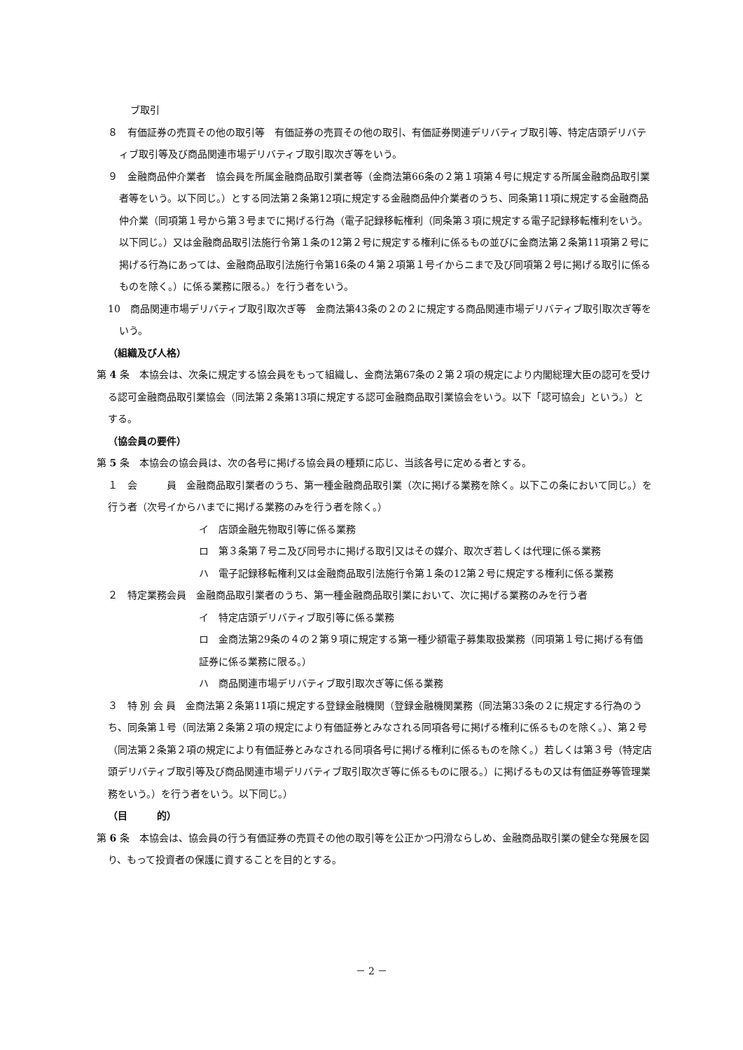ブ取引
８　有価証券の売買その他の取引等　有価証券の売買その他の取引、有価証券関連デリバティブ取引等、特定店頭デリバティブ取引等及び商品関連市場デリバティブ取引取次ぎ等をいう。
９　金融商品仲介業者　協会員を所属金融商品取引業者等（金商法第66条の２第１項第４号に規定する所属金融商品取引業者等をいう。以下同じ。）とする同法第２条第12項に規定する金融商品仲介業者のうち、同条第11項に規定する金融商品仲介業（同項第１号から第３号までに掲げる行為（電子記録移転権利（同条第３項に規定する電子記録移転権利をいう。以下同じ。）又は金融商品取引法施行令第１条の12第２号に規定する権利に係るもの並びに金商法第２条第11項第２号に掲げる行為にあっては、金融商品取引法施行令第16条の４第２項第１号イからニまで及び同項第２号に掲げる取引に係るものを除く。）に係る業務に限る。）を行う者をいう。
10　商品関連市場デリバティブ取引取次ぎ等　金商法第43条の２の２に規定する商品関連市場デリバティブ取引取次ぎ等をいう。
（組織及び人格）
第 4 条　本協会は、次条に規定する協会員をもって組織し、金商法第67条の２第２項の規定により内閣総理大臣の認可を受ける認可金融商品取引業協会（同法第２条第13項に規定する認可金融商品取引業協会をいう。以下「認可協会」という。）とする。
（協会員の要件）
第 5 条　本協会の協会員は、次の各号に掲げる協会員の種類に応じ、当該各号に定める者とする。
１　会　　　員　金融商品取引業者のうち、第一種金融商品取引業（次に掲げる業務を除く。以下この条において同じ。）を行う者（次号イからハまでに掲げる業務のみを行う者を除く。）
イ　店頭金融先物取引等に係る業務
ロ　第３条第７号ニ及び同号ホに掲げる取引又はその媒介、取次ぎ若しくは代理に係る業務
ハ　電子記録移転権利又は金融商品取引法施行令第１条の12第２号に規定する権利に係る業務
２　特定業務会員　金融商品取引業者のうち、第一種金融商品取引業において、次に掲げる業務のみを行う者
イ　特定店頭デリバティブ取引等に係る業務
ロ　金商法第29条の４の２第９項に規定する第一種少額電子募集取扱業務（同項第１号に掲げる有価証券に係る業務に限る。）
ハ　商品関連市場デリバティブ取引取次ぎ等に係る業務
３　特 別 会 員　金商法第２条第11項に規定する登録金融機関（登録金融機関業務（同法第33条の２に規定する行為のうち、同条第１号（同法第２条第２項の規定により有価証券とみなされる同項各号に掲げる権利に係るものを除く。）、第２号（同法第２条第２項の規定により有価証券とみなされる同項各号に掲げる権利に係るものを除く。）若しくは第３号（特定店頭デリバティブ取引等及び商品関連市場デリバティブ取引取次ぎ等に係るものに限る。）に掲げるもの又は有価証券等管理業務をいう。）を行う者をいう。以下同じ。）
（目　　　的）
第 6 条　本協会は、協会員の行う有価証券の売買その他の取引等を公正かつ円滑ならしめ、金融商品取引業の健全な発展を図り、もって投資者の保護に資することを目的とする。
－ 2 －